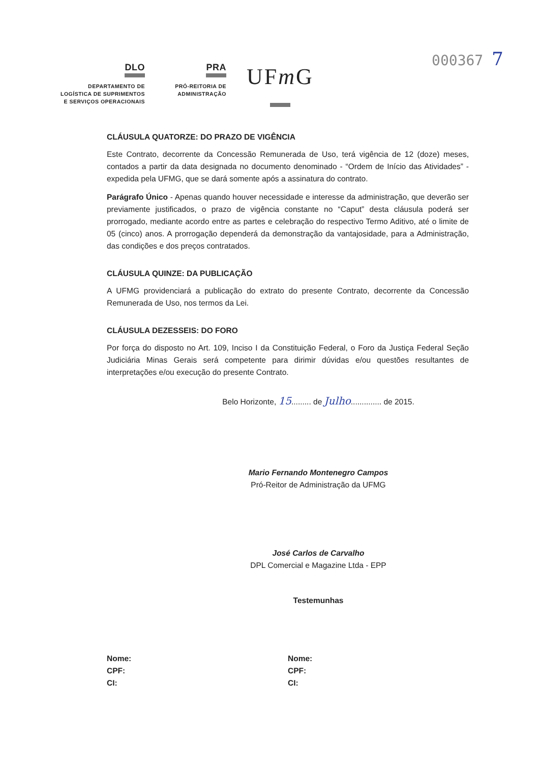000367 7
DLO
DEPARTAMENTO DE
LOGÍSTICA DE SUPRIMENTOS
E SERVIÇOS OPERACIONAIS
PRA
PRÓ-REITORIA DE
ADMINISTRAÇÃO
UFm G
CLÁUSULA QUATORZE: DO PRAZO DE VIGÊNCIA
Este Contrato, decorrente da Concessão Remunerada de Uso, terá vigência de 12 (doze) meses, contados a partir da data designada no documento denominado - “Ordem de Início das Atividades” - expedida pela UFMG, que se dará somente após a assinatura do contrato.
Parágrafo Único - Apenas quando houver necessidade e interesse da administração, que deverão ser previamente justificados, o prazo de vigência constante no “Caput” desta cláusula poderá ser prorrogado, mediante acordo entre as partes e celebração do respectivo Termo Aditivo, até o limite de 05 (cinco) anos. A prorrogação dependerá da demonstração da vantajosidade, para a Administração, das condições e dos preços contratados.
CLÁUSULA QUINZE: DA PUBLICAÇÃO
A UFMG providenciará a publicação do extrato do presente Contrato, decorrente da Concessão Remunerada de Uso, nos termos da Lei.
CLÁUSULA DEZESSEIS: DO FORO
Por força do disposto no Art. 109, Inciso I da Constituição Federal, o Foro da Justiça Federal Seção Judiciária Minas Gerais será competente para dirimir dúvidas e/ou questões resultantes de interpretações e/ou execução do presente Contrato.
Belo Horizonte, 15......... de Julho.............. de 2015.
Mario Fernando Montenegro Campos
Pró-Reitor de Administração da UFMG
José Carlos de Carvalho
DPL Comercial e Magazine Ltda - EPP
Testemunhas
Nome:
CPF:
CI:
Nome:
CPF:
CI: